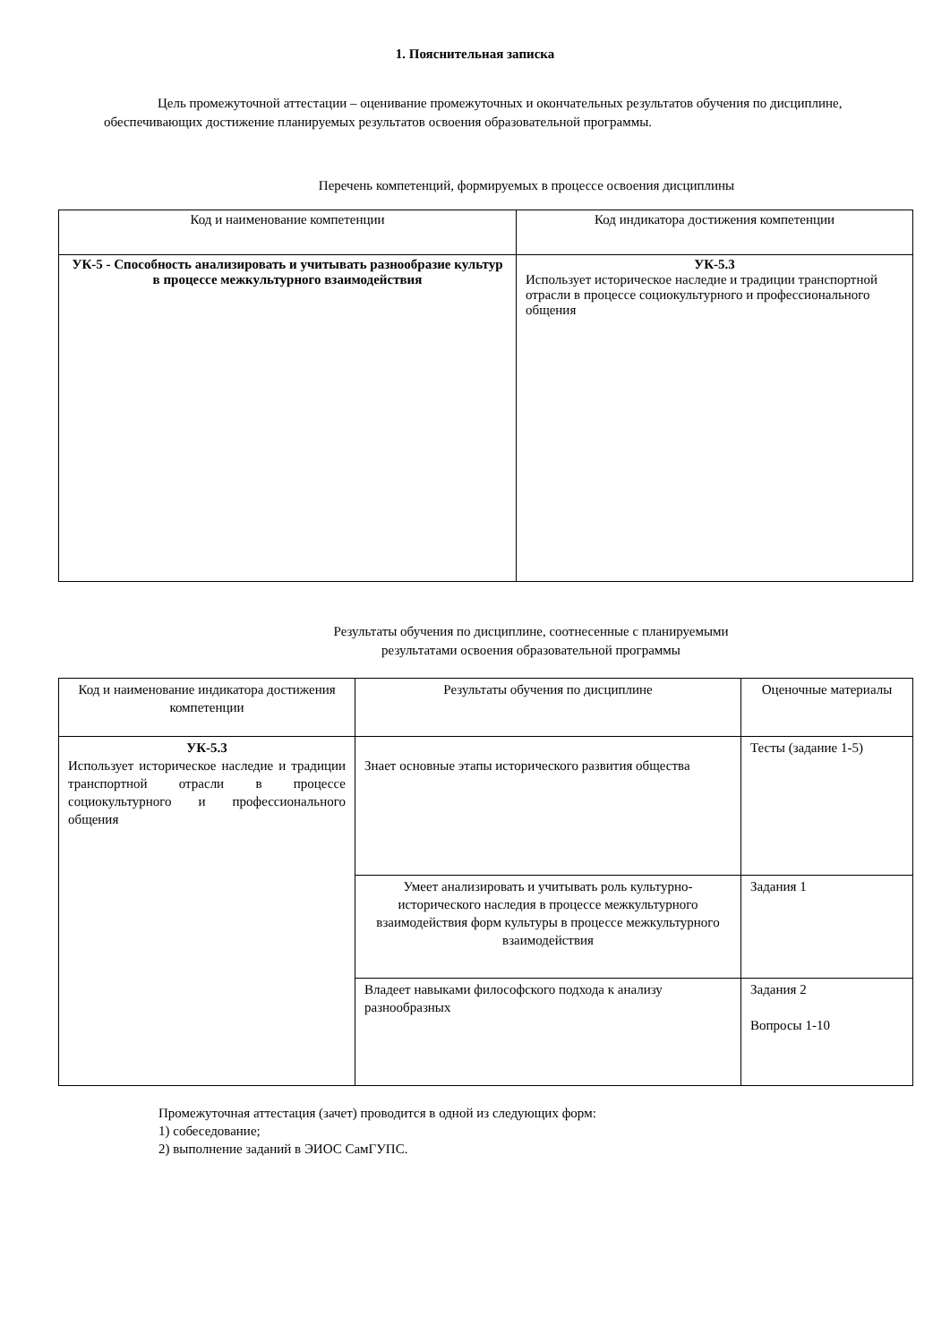1. Пояснительная записка
Цель промежуточной аттестации – оценивание промежуточных и окончательных результатов обучения по дисциплине, обеспечивающих достижение планируемых результатов освоения образовательной программы.
Перечень компетенций, формируемых в процессе освоения дисциплины
| Код и наименование компетенции | Код индикатора достижения компетенции |
| --- | --- |
| УК-5 - Способность анализировать и учитывать разнообразие культур в процессе межкультурного взаимодействия | УК-5.3 Использует историческое наследие и традиции транспортной отрасли в процессе социокультурного и профессионального общения |
Результаты обучения по дисциплине, соотнесенные с планируемыми
результатами освоения образовательной программы
| Код и наименование индикатора достижения компетенции | Результаты обучения по дисциплине | Оценочные материалы |
| --- | --- | --- |
| УК-5.3 Использует историческое наследие и традиции транспортной отрасли в процессе социокультурного и профессионального общения | Знает основные этапы исторического развития общества | Тесты (задание 1-5) |
| | Умеет анализировать и учитывать роль культурно-исторического наследия в процессе межкультурного взаимодействия форм культуры в процессе межкультурного взаимодействия | Задания 1 |
| | Владеет навыками философского подхода к анализу разнообразных | Задания 2 Вопросы 1-10 |
Промежуточная аттестация (зачет) проводится в одной из следующих форм:
1) собеседование;
2) выполнение заданий в ЭИОС СамГУПС.